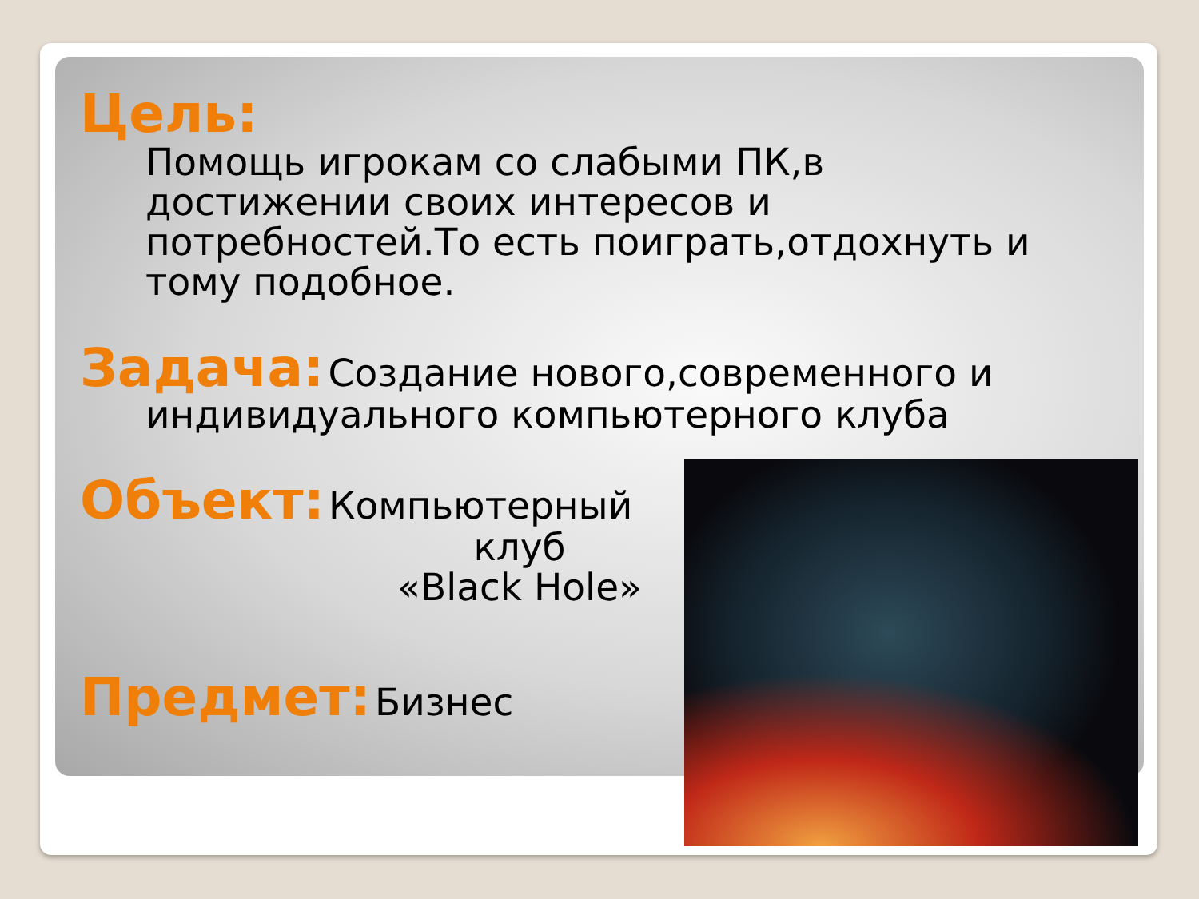Цель:
Помощь игрокам со слабыми ПК,в достижении своих интересов и потребностей.То есть поиграть,отдохнуть и тому подобное.
Задача: Создание нового,современного и
индивидуального компьютерного клуба
Объект: Компьютерный
клуб
«Black Hole»
Предмет: Бизнес